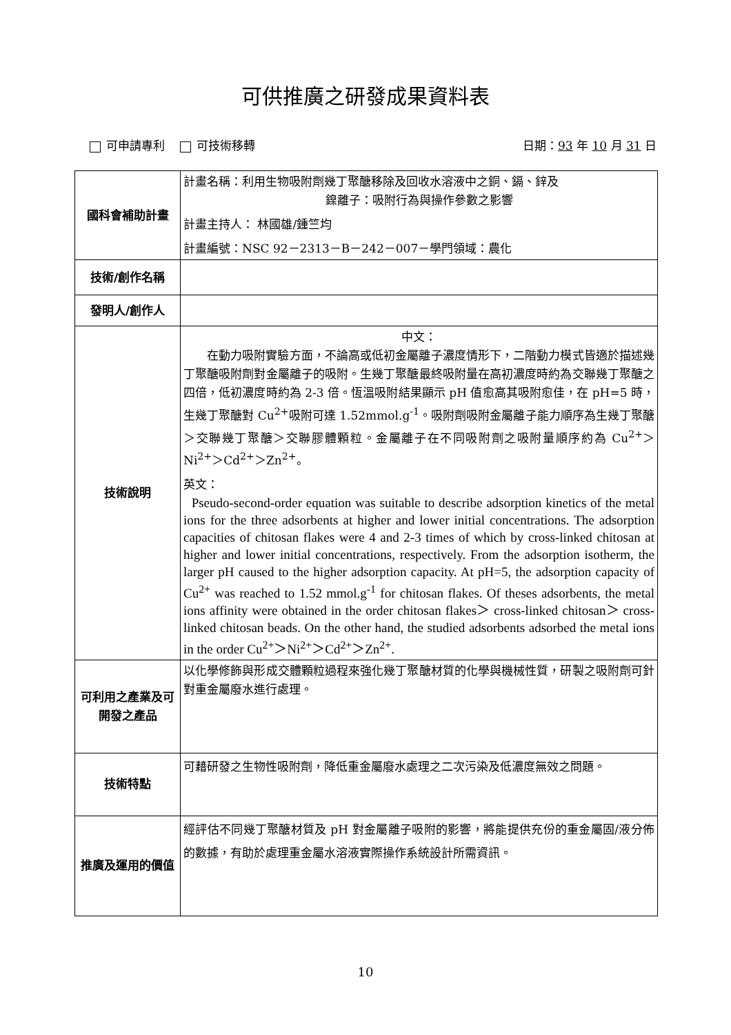可供推廣之研發成果資料表
可申請專利 可技術移轉 日期：93 年 10 月 31 日
| 國科會補助計畫 | 計畫名稱：利用生物吸附劑幾丁聚醣移除及回收水溶液中之銅、鎘、鋅及 鎳離子：吸附行為與操作參數之影響 計畫主持人： 林國雄/鍾竺均 計畫編號：NSC 92－2313－B－242－007－學門領域：農化 |
| 技術/創作名稱 | |
| 發明人/創作人 | |
| 技術說明 | 中文： 在動力吸附實驗方面，不論高或低初金屬離子濃度情形下，二階動力模式皆適於描述幾丁聚醣吸附劑對金屬離子的吸附。生幾丁聚醣最終吸附量在高初濃度時約為交聯幾丁聚醣之四倍，低初濃度時約為 2-3 倍。恆溫吸附結果顯示 pH 值愈高其吸附愈佳，在 pH=5 時，生幾丁聚醣對 Cu<sup>2+</sup>吸附可達 1.52mmol.g<sup>-1</sup>。吸附劑吸附金屬離子能力順序為生幾丁聚醣＞交聯幾丁聚醣＞交聯膠體顆粒。金屬離子在不同吸附劑之吸附量順序約為 Cu<sup>2+</sup>＞Ni<sup>2+</sup>＞Cd<sup>2+</sup>＞Zn<sup>2+</sup>。 英文： Pseudo-second-order equation was suitable to describe adsorption kinetics of the metal ions for the three adsorbents at higher and lower initial concentrations. The adsorption capacities of chitosan flakes were 4 and 2-3 times of which by cross-linked chitosan at higher and lower initial concentrations, respectively. From the adsorption isotherm, the larger pH caused to the higher adsorption capacity. At pH=5, the adsorption capacity of Cu<sup>2+</sup> was reached to 1.52 mmol.g<sup>-1</sup> for chitosan flakes. Of theses adsorbents, the metal ions affinity were obtained in the order chitosan flakes＞ cross-linked chitosan＞ cross-linked chitosan beads. On the other hand, the studied adsorbents adsorbed the metal ions in the order Cu<sup>2+</sup>＞Ni<sup>2+</sup>＞Cd<sup>2+</sup>＞Zn<sup>2+</sup>. |
| 可利用之產業及可開發之產品 | 以化學修飾與形成交體顆粒過程來強化幾丁聚醣材質的化學與機械性質，研製之吸附劑可針對重金屬廢水進行處理。 |
| 技術特點 | 可藉研發之生物性吸附劑，降低重金屬廢水處理之二次污染及低濃度無效之問題。 |
| 推廣及運用的價值 | 經評估不同幾丁聚醣材質及 pH 對金屬離子吸附的影響，將能提供充份的重金屬固/液分佈的數據，有助於處理重金屬水溶液實際操作系統設計所需資訊。 |
10